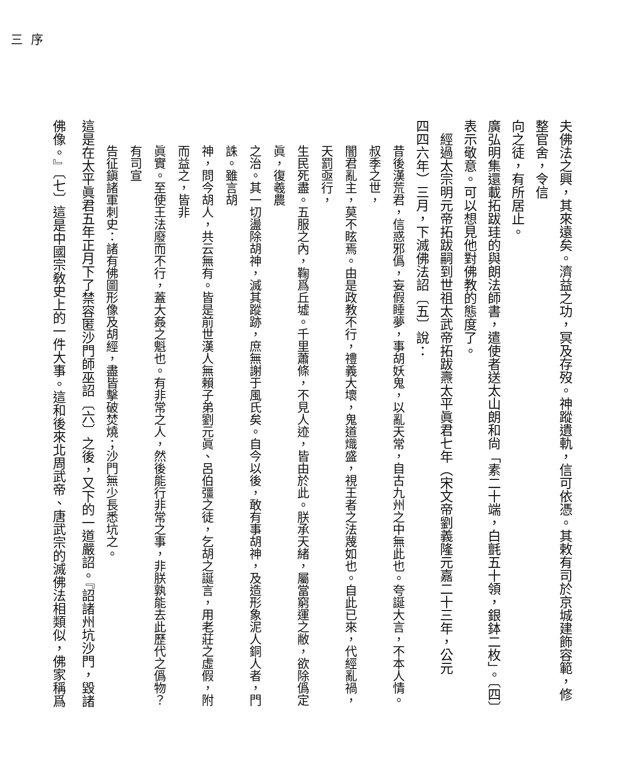夫佛法之興，其來遠矣。濟益之功，冥及存歿。神蹤遺軌，信可依憑。其敕有司於京城建飾容範，修整官舍，令信
向之徒，有所居止。
廣弘明集還載拓跋珪的與朗法師書，遣使者送太山朗和尙「素二十端，白氈五十領，銀鉢二枚」。〔四〕
表示敬意。可以想見他對佛教的態度了。
經過太宗明元帝拓跋嗣到世祖太武帝拓跋燾太平眞君七年（宋文帝劉義隆元嘉二十三年，公元
四四六年）三月，下滅佛法詔〔五〕說：
昔後漢荒君，信惑邪僞，妄假睡夢，事胡妖鬼，以亂天常，自古九州之中無此也。夸誕大言，不本人情。叔季之世，
闇君亂主，莫不眩焉。由是政教不行，禮義大壞，鬼道熾盛，視王者之法蔑如也。自此已來，代經亂禍，天罰亟行，
生民死盡。五服之內，鞠爲丘墟。千里蕭條，不見人迹，皆由於此。朕承天緒，屬當窮運之敝，欲除僞定眞，復羲農
之治。其一切盪除胡神，滅其蹤跡，庶無謝于風氏矣。自今以後，敢有事胡神，及造形象泥人銅人者，門誅。雖言胡
神，問今胡人，共云無有。皆是前世漢人無賴子弟劉元眞、呂伯彊之徒，乞胡之誕言，用老莊之虛假，附而益之，皆非
眞實。至使王法廢而不行，蓋大姦之魁也。有非常之人，然後能行非常之事，非朕孰能去此歷代之僞物？有司宣
告征鎭諸軍刺史：諸有佛圖形像及胡經，盡皆擊破焚燒；沙門無少長悉坑之。
這是在太平眞君五年正月下了禁容匿沙門師巫詔〔六〕之後，又下的一道嚴詔。『詔諸州坑沙門，毀諸
佛像。』〔七〕這是中國宗敎史上的一件大事。這和後來北周武帝、唐武宗的滅佛法相類似，佛家稱爲
序
三